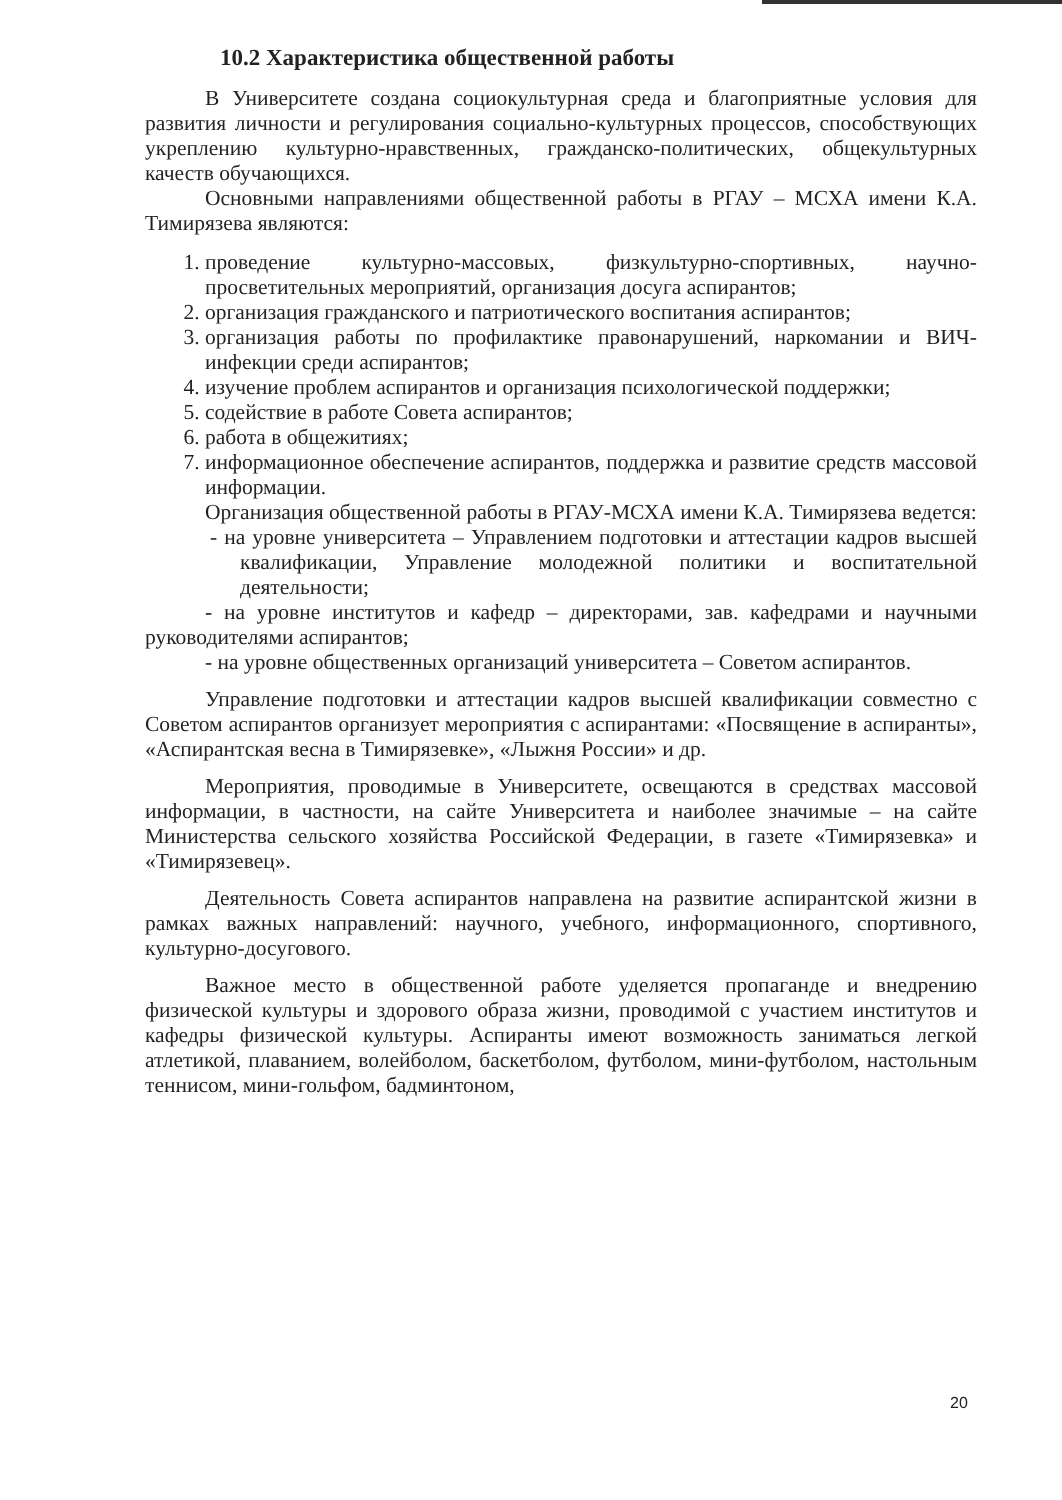10.2 Характеристика общественной работы
В Университете создана социокультурная среда и благоприятные условия для развития личности и регулирования социально-культурных процессов, способствующих укреплению культурно-нравственных, гражданско-политических, общекультурных качеств обучающихся.
Основными направлениями общественной работы в РГАУ – МСХА имени К.А. Тимирязева являются:
1. проведение культурно-массовых, физкультурно-спортивных, научно-просветительных мероприятий, организация досуга аспирантов;
2. организация гражданского и патриотического воспитания аспирантов;
3. организация работы по профилактике правонарушений, наркомании и ВИЧ-инфекции среди аспирантов;
4. изучение проблем аспирантов и организация психологической поддержки;
5. содействие в работе Совета аспирантов;
6. работа в общежитиях;
7. информационное обеспечение аспирантов, поддержка и развитие средств массовой информации.
Организация общественной работы в РГАУ-МСХА имени К.А. Тимирязева ведется:
- на уровне университета – Управлением подготовки и аттестации кадров высшей квалификации, Управление молодежной политики и воспитательной деятельности;
- на уровне институтов и кафедр – директорами, зав. кафедрами и научными руководителями аспирантов;
- на уровне общественных организаций университета – Советом аспирантов.
Управление подготовки и аттестации кадров высшей квалификации совместно с Советом аспирантов организует мероприятия с аспирантами: «Посвящение в аспиранты», «Аспирантская весна в Тимирязевке», «Лыжня России» и др.
Мероприятия, проводимые в Университете, освещаются в средствах массовой информации, в частности, на сайте Университета и наиболее значимые – на сайте Министерства сельского хозяйства Российской Федерации, в газете «Тимирязевка» и «Тимирязевец».
Деятельность Совета аспирантов направлена на развитие аспирантской жизни в рамках важных направлений: научного, учебного, информационного, спортивного, культурно-досугового.
Важное место в общественной работе уделяется пропаганде и внедрению физической культуры и здорового образа жизни, проводимой с участием институтов и кафедры физической культуры. Аспиранты имеют возможность заниматься легкой атлетикой, плаванием, волейболом, баскетболом, футболом, мини-футболом, настольным теннисом, мини-гольфом, бадминтоном,
20